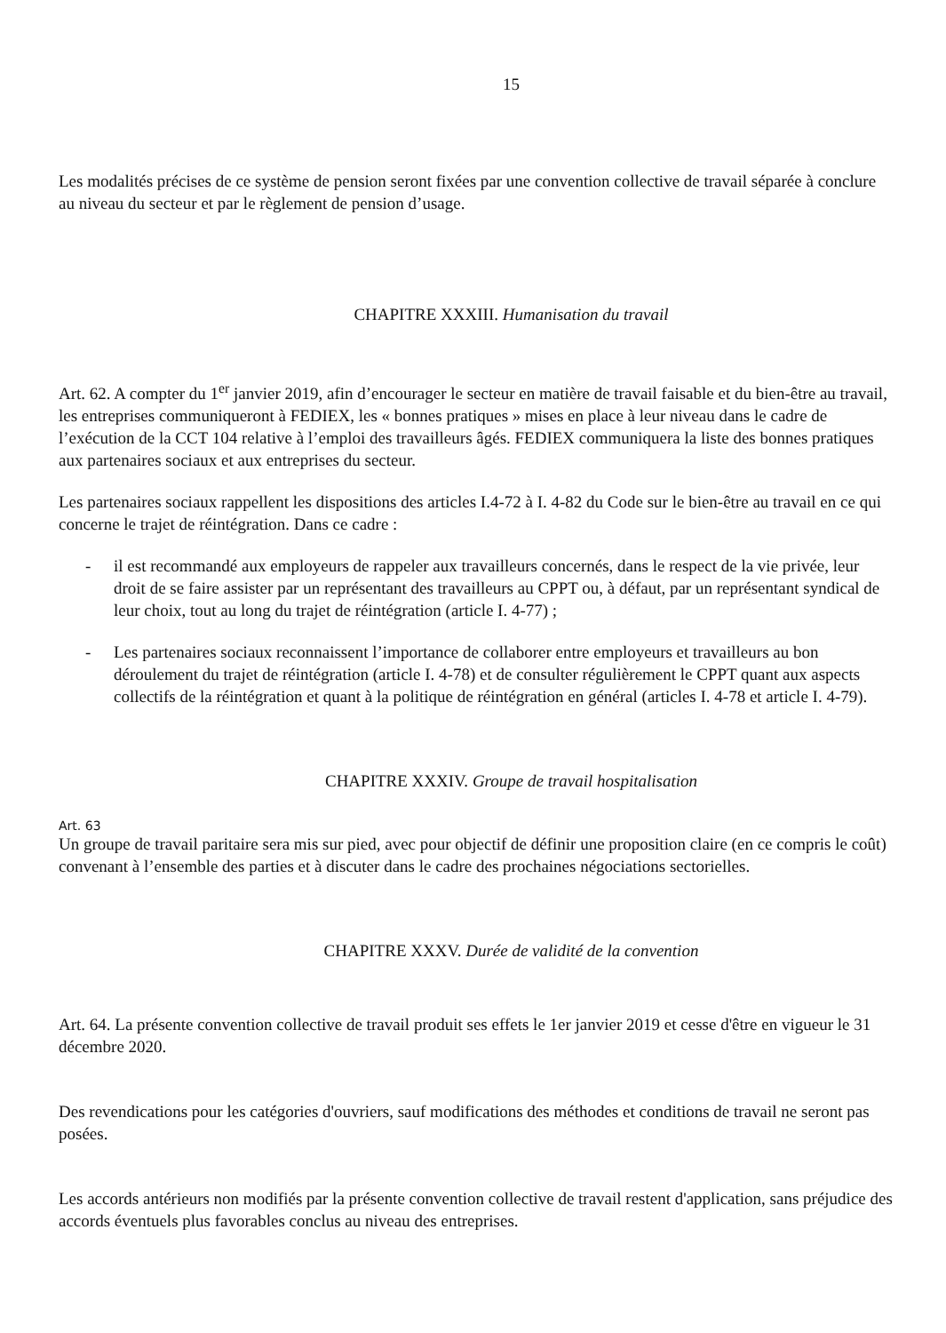15
Les modalités précises de ce système de pension seront fixées par une convention collective de travail séparée à conclure au niveau du secteur et par le règlement de pension d’usage.
CHAPITRE XXXIII. Humanisation du travail
Art. 62. A compter du 1<sup>er</sup> janvier 2019, afin d’encourager le secteur en matière de travail faisable et du bien-être au travail, les entreprises communiqueront à FEDIEX, les « bonnes pratiques » mises en place à leur niveau dans le cadre de l’exécution de la CCT 104 relative à l’emploi des travailleurs âgés. FEDIEX communiquera la liste des bonnes pratiques aux partenaires sociaux et aux entreprises du secteur.
Les partenaires sociaux rappellent les dispositions des articles I.4-72 à I. 4-82 du Code sur le bien-être au travail en ce qui concerne le trajet de réintégration. Dans ce cadre :
- il est recommandé aux employeurs de rappeler aux travailleurs concernés, dans le respect de la vie privée, leur droit de se faire assister par un représentant des travailleurs au CPPT ou, à défaut, par un représentant syndical de leur choix, tout au long du trajet de réintégration (article I. 4-77) ;
- Les partenaires sociaux reconnaissent l’importance de collaborer entre employeurs et travailleurs au bon déroulement du trajet de réintégration (article I. 4-78) et de consulter régulièrement le CPPT quant aux aspects collectifs de la réintégration et quant à la politique de réintégration en général (articles I. 4-78 et article I. 4-79).
CHAPITRE XXXIV. Groupe de travail hospitalisation
Art. 63
Un groupe de travail paritaire sera mis sur pied, avec pour objectif de définir une proposition claire (en ce compris le coût) convenant à l’ensemble des parties et à discuter dans le cadre des prochaines négociations sectorielles.
CHAPITRE XXXV. Durée de validité de la convention
Art. 64. La présente convention collective de travail produit ses effets le 1er janvier 2019 et cesse d'être en vigueur le 31 décembre 2020.
Des revendications pour les catégories d'ouvriers, sauf modifications des méthodes et conditions de travail ne seront pas posées.
Les accords antérieurs non modifiés par la présente convention collective de travail restent d'application, sans préjudice des accords éventuels plus favorables conclus au niveau des entreprises.